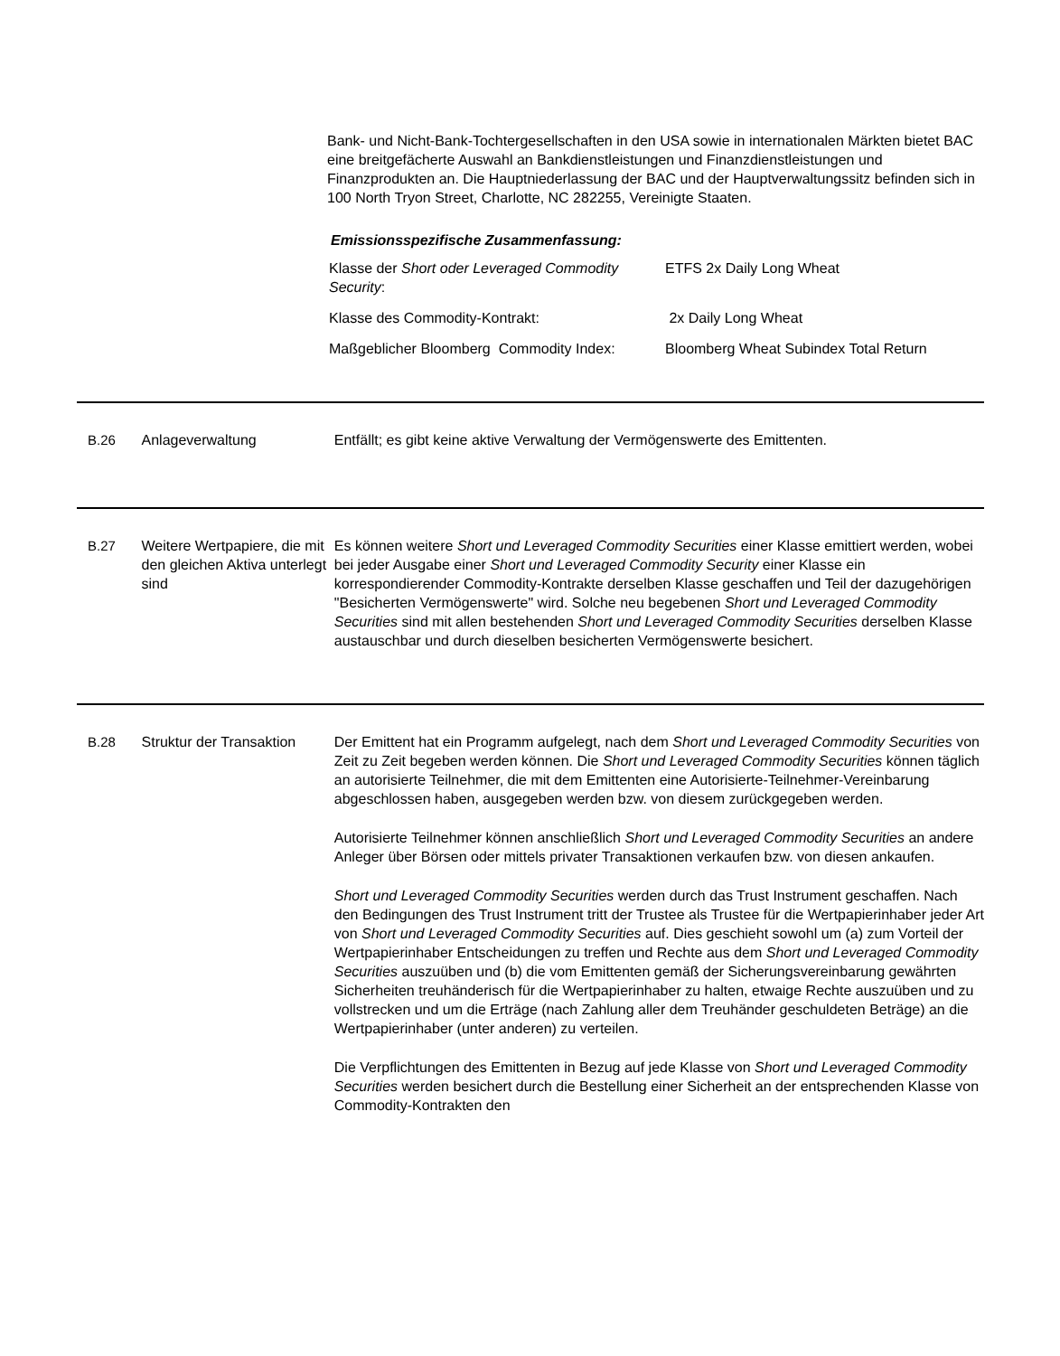Bank- und Nicht-Bank-Tochtergesellschaften in den USA sowie in internationalen Märkten bietet BAC eine breitgefächerte Auswahl an Bankdienstleistungen und Finanzdienstleistungen und Finanzprodukten an. Die Hauptniederlassung der BAC und der Hauptverwaltungssitz befinden sich in 100 North Tryon Street, Charlotte, NC 282255, Vereinigte Staaten.
Emissionsspezifische Zusammenfassung:
| Klasse der Short oder Leveraged Commodity Security : | ETFS 2x Daily Long Wheat |
| Klasse des Commodity-Kontrakt: | 2x Daily Long Wheat |
| Maßgeblicher Bloomberg Commodity Index: | Bloomberg Wheat Subindex Total Return |
B.26 Anlageverwaltung Entfällt; es gibt keine aktive Verwaltung der Vermögenswerte des Emittenten.
B.27 Weitere Wertpapiere, die mit den gleichen Aktiva unterlegt sind
Es können weitere Short und Leveraged Commodity Securities einer Klasse emittiert werden, wobei bei jeder Ausgabe einer Short und Leveraged Commodity Security einer Klasse ein korrespondierender Commodity-Kontrakte derselben Klasse geschaffen und Teil der dazugehörigen "Besicherten Vermögenswerte" wird. Solche neu begebenen Short und Leveraged Commodity Securities sind mit allen bestehenden Short und Leveraged Commodity Securities derselben Klasse austauschbar und durch dieselben besicherten Vermögenswerte besichert.
B.28 Struktur der Transaktion
Der Emittent hat ein Programm aufgelegt, nach dem Short und Leveraged Commodity Securities von Zeit zu Zeit begeben werden können. Die Short und Leveraged Commodity Securities können täglich an autorisierte Teilnehmer, die mit dem Emittenten eine Autorisierte-Teilnehmer-Vereinbarung abgeschlossen haben, ausgegeben werden bzw. von diesem zurückgegeben werden.
Autorisierte Teilnehmer können anschließlich Short und Leveraged Commodity Securities an andere Anleger über Börsen oder mittels privater Transaktionen verkaufen bzw. von diesen ankaufen.
Short und Leveraged Commodity Securities werden durch das Trust Instrument geschaffen. Nach den Bedingungen des Trust Instrument tritt der Trustee als Trustee für die Wertpapierinhaber jeder Art von Short und Leveraged Commodity Securities auf. Dies geschieht sowohl um (a) zum Vorteil der Wertpapierinhaber Entscheidungen zu treffen und Rechte aus dem Short und Leveraged Commodity Securities auszuüben und (b) die vom Emittenten gemäß der Sicherungsvereinbarung gewährten Sicherheiten treuhänderisch für die Wertpapierinhaber zu halten, etwaige Rechte auszuüben und zu vollstrecken und um die Erträge (nach Zahlung aller dem Treuhänder geschuldeten Beträge) an die Wertpapierinhaber (unter anderen) zu verteilen.
Die Verpflichtungen des Emittenten in Bezug auf jede Klasse von Short und Leveraged Commodity Securities werden besichert durch die Bestellung einer Sicherheit an der entsprechenden Klasse von Commodity-Kontrakten den